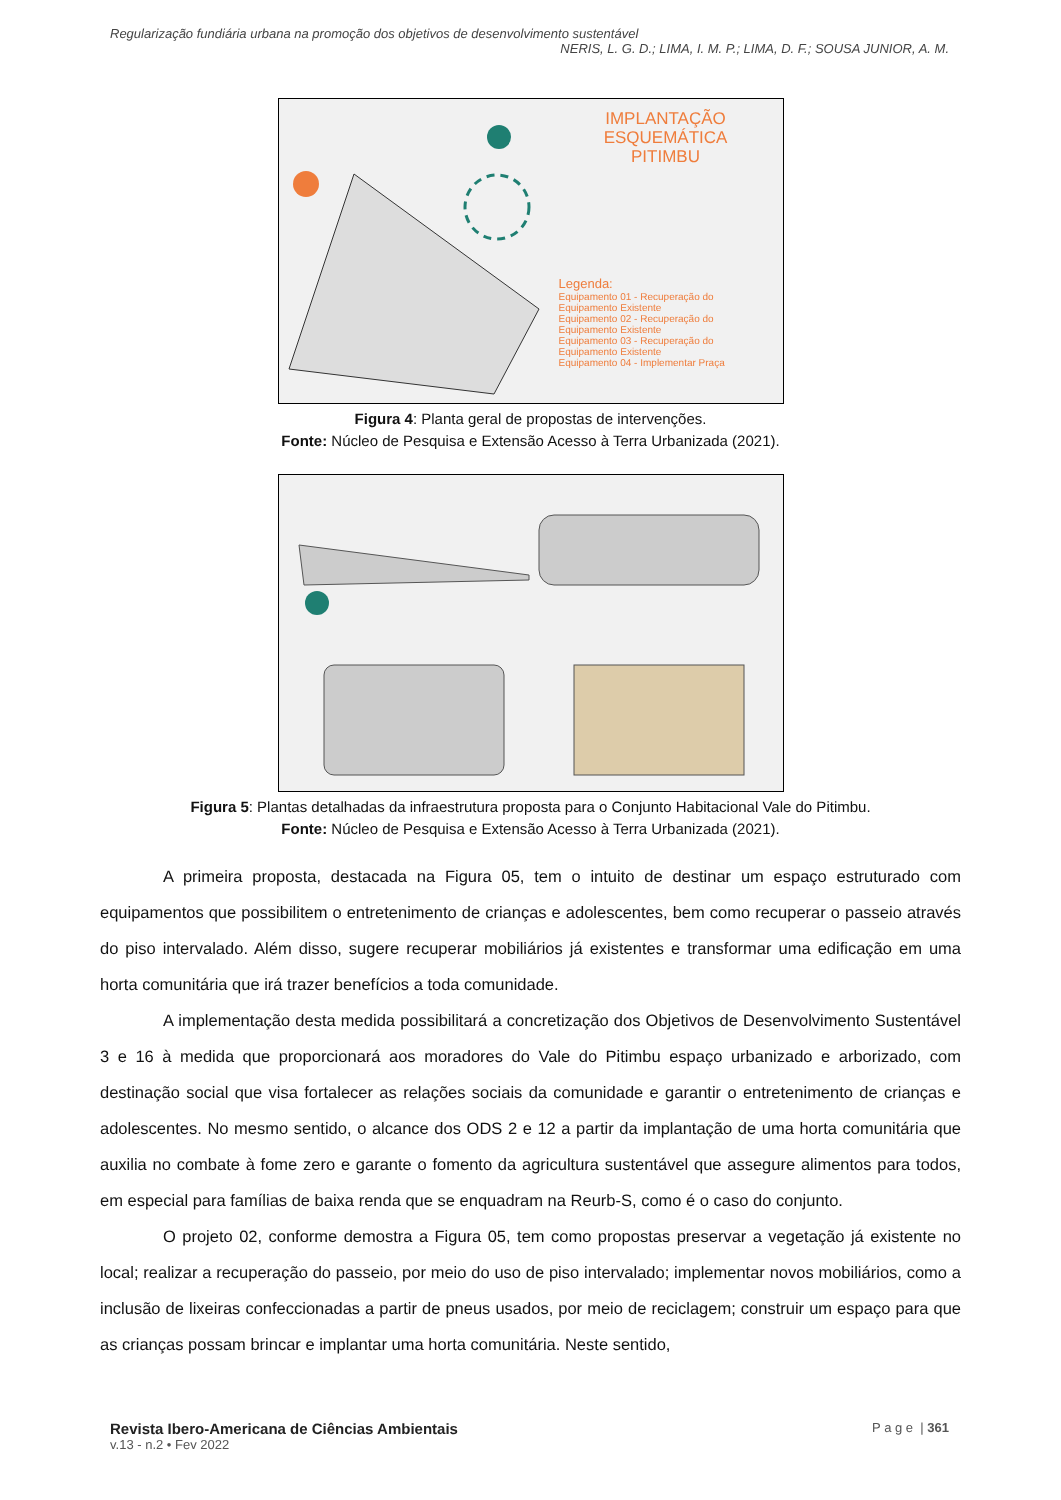Regularização fundiária urbana na promoção dos objetivos de desenvolvimento sustentável
NERIS, L. G. D.; LIMA, I. M. P.; LIMA, D. F.; SOUSA JUNIOR, A. M.
IMPLANTAÇÃO
ESQUEMÁTICA
PITIMBU
Legenda:
Equipamento 01 - Recuperação do Equipamento Existente
Equipamento 02 - Recuperação do Equipamento Existente
Equipamento 03 - Recuperação do Equipamento Existente
Equipamento 04 - Implementar Praça
Figura 4: Planta geral de propostas de intervenções.
Fonte: Núcleo de Pesquisa e Extensão Acesso à Terra Urbanizada (2021).
Figura 5: Plantas detalhadas da infraestrutura proposta para o Conjunto Habitacional Vale do Pitimbu.
Fonte: Núcleo de Pesquisa e Extensão Acesso à Terra Urbanizada (2021).
A primeira proposta, destacada na Figura 05, tem o intuito de destinar um espaço estruturado com equipamentos que possibilitem o entretenimento de crianças e adolescentes, bem como recuperar o passeio através do piso intervalado. Além disso, sugere recuperar mobiliários já existentes e transformar uma edificação em uma horta comunitária que irá trazer benefícios a toda comunidade.
A implementação desta medida possibilitará a concretização dos Objetivos de Desenvolvimento Sustentável 3 e 16 à medida que proporcionará aos moradores do Vale do Pitimbu espaço urbanizado e arborizado, com destinação social que visa fortalecer as relações sociais da comunidade e garantir o entretenimento de crianças e adolescentes. No mesmo sentido, o alcance dos ODS 2 e 12 a partir da implantação de uma horta comunitária que auxilia no combate à fome zero e garante o fomento da agricultura sustentável que assegure alimentos para todos, em especial para famílias de baixa renda que se enquadram na Reurb-S, como é o caso do conjunto.
O projeto 02, conforme demostra a Figura 05, tem como propostas preservar a vegetação já existente no local; realizar a recuperação do passeio, por meio do uso de piso intervalado; implementar novos mobiliários, como a inclusão de lixeiras confeccionadas a partir de pneus usados, por meio de reciclagem; construir um espaço para que as crianças possam brincar e implantar uma horta comunitária. Neste sentido,
Revista Ibero-Americana de Ciências Ambientais
v.13 - n.2 • Fev 2022
P a g e | 361